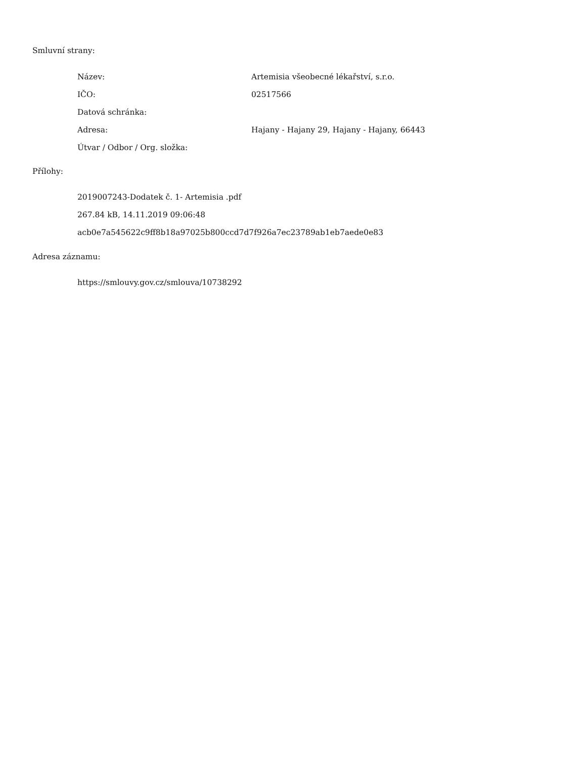Smluvní strany:
| Název: | Artemisia všeobecné lékařství, s.r.o. |
| IČO: | 02517566 |
| Datová schránka: | |
| Adresa: | Hajany - Hajany 29, Hajany - Hajany, 66443 |
| Útvar / Odbor / Org. složka: | |
Přílohy:
2019007243-Dodatek č. 1- Artemisia .pdf
267.84 kB, 14.11.2019 09:06:48
acb0e7a545622c9ff8b18a97025b800ccd7d7f926a7ec23789ab1eb7aede0e83
Adresa záznamu:
https://smlouvy.gov.cz/smlouva/10738292